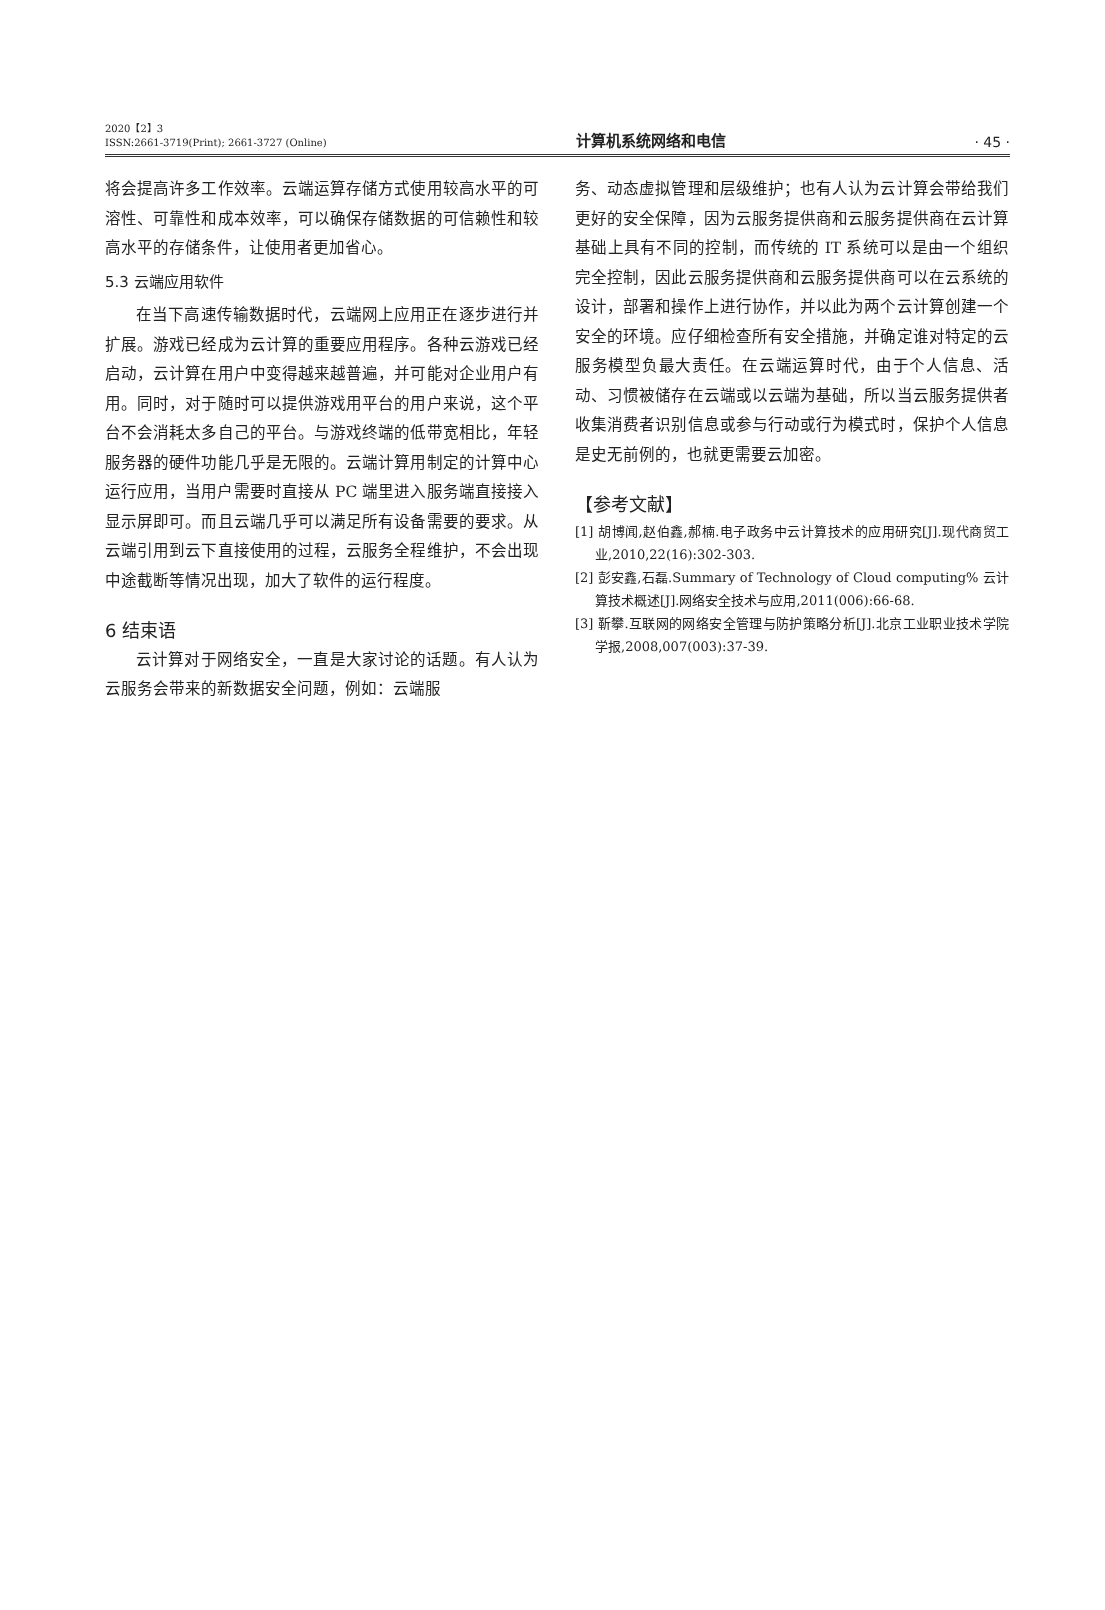2020【2】3
ISSN:2661-3719(Print); 2661-3727 (Online)
计算机系统网络和电信
· 45 ·
将会提高许多工作效率。云端运算存储方式使用较高水平的可溶性、可靠性和成本效率，可以确保存储数据的可信赖性和较高水平的存储条件，让使用者更加省心。
5.3 云端应用软件
在当下高速传输数据时代，云端网上应用正在逐步进行并扩展。游戏已经成为云计算的重要应用程序。各种云游戏已经启动，云计算在用户中变得越来越普遍，并可能对企业用户有用。同时，对于随时可以提供游戏用平台的用户来说，这个平台不会消耗太多自己的平台。与游戏终端的低带宽相比，年轻服务器的硬件功能几乎是无限的。云端计算用制定的计算中心运行应用，当用户需要时直接从 PC 端里进入服务端直接接入显示屏即可。而且云端几乎可以满足所有设备需要的要求。从云端引用到云下直接使用的过程，云服务全程维护，不会出现中途截断等情况出现，加大了软件的运行程度。
6 结束语
云计算对于网络安全，一直是大家讨论的话题。有人认为云服务会带来的新数据安全问题，例如：云端服
务、动态虚拟管理和层级维护；也有人认为云计算会带给我们更好的安全保障，因为云服务提供商和云服务提供商在云计算基础上具有不同的控制，而传统的 IT 系统可以是由一个组织完全控制，因此云服务提供商和云服务提供商可以在云系统的设计，部署和操作上进行协作，并以此为两个云计算创建一个安全的环境。应仔细检查所有安全措施，并确定谁对特定的云服务模型负最大责任。在云端运算时代，由于个人信息、活动、习惯被储存在云端或以云端为基础，所以当云服务提供者收集消费者识别信息或参与行动或行为模式时，保护个人信息是史无前例的，也就更需要云加密。
【参考文献】
[1] 胡博闻,赵伯鑫,郝楠.电子政务中云计算技术的应用研究[J].现代商贸工业,2010,22(16):302-303.
[2] 彭安鑫,石磊.Summary of Technology of Cloud computing% 云计算技术概述[J].网络安全技术与应用,2011(006):66-68.
[3] 靳攀.互联网的网络安全管理与防护策略分析[J].北京工业职业技术学院学报,2008,007(003):37-39.